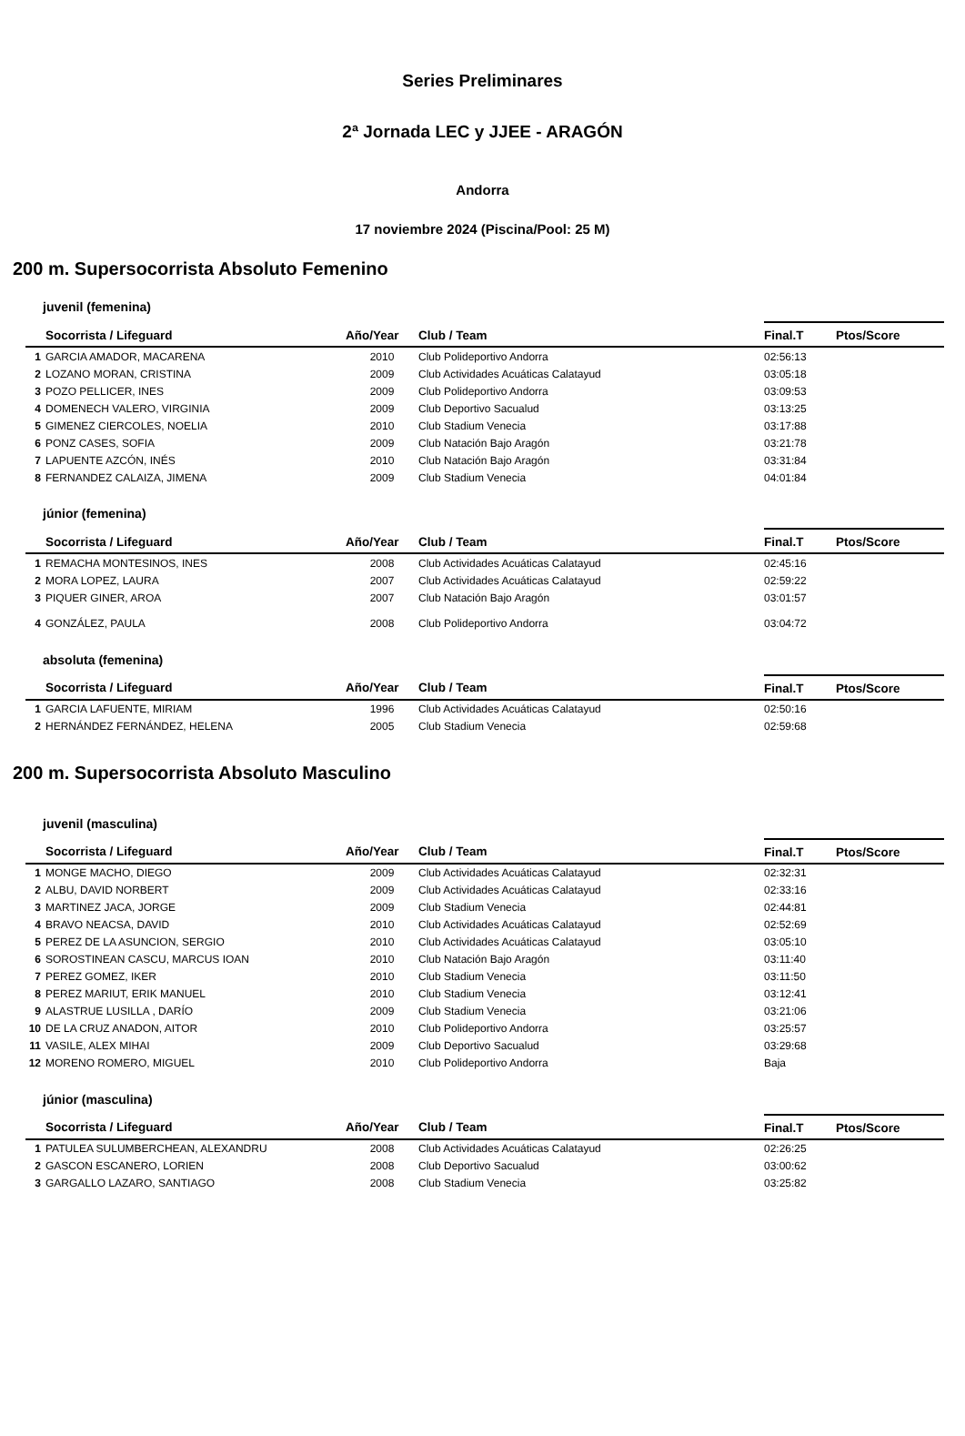Series Preliminares
2ª Jornada LEC y JJEE - ARAGÓN
Andorra
17 noviembre 2024 (Piscina/Pool: 25 M)
200 m. Supersocorrista Absoluto Femenino
juvenil (femenina)
| | Socorrista / Lifeguard | Año/Year | Club / Team | Final.T | Ptos/Score |
| --- | --- | --- | --- | --- | --- |
| 1 | GARCIA AMADOR, MACARENA | 2010 | Club Polideportivo Andorra | 02:56:13 | |
| 2 | LOZANO MORAN, CRISTINA | 2009 | Club Actividades Acuáticas Calatayud | 03:05:18 | |
| 3 | POZO PELLICER, INES | 2009 | Club Polideportivo Andorra | 03:09:53 | |
| 4 | DOMENECH VALERO, VIRGINIA | 2009 | Club Deportivo Sacualud | 03:13:25 | |
| 5 | GIMENEZ CIERCOLES, NOELIA | 2010 | Club Stadium Venecia | 03:17:88 | |
| 6 | PONZ CASES, SOFIA | 2009 | Club Natación Bajo Aragón | 03:21:78 | |
| 7 | LAPUENTE AZCÓN, INÉS | 2010 | Club Natación Bajo Aragón | 03:31:84 | |
| 8 | FERNANDEZ CALAIZA, JIMENA | 2009 | Club Stadium Venecia | 04:01:84 | |
júnior (femenina)
| | Socorrista / Lifeguard | Año/Year | Club / Team | Final.T | Ptos/Score |
| --- | --- | --- | --- | --- | --- |
| 1 | REMACHA MONTESINOS, INES | 2008 | Club Actividades Acuáticas Calatayud | 02:45:16 | |
| 2 | MORA LOPEZ, LAURA | 2007 | Club Actividades Acuáticas Calatayud | 02:59:22 | |
| 3 | PIQUER GINER, AROA | 2007 | Club Natación Bajo Aragón | 03:01:57 | |
| 4 | GONZÁLEZ, PAULA | 2008 | Club Polideportivo Andorra | 03:04:72 | |
absoluta (femenina)
| | Socorrista / Lifeguard | Año/Year | Club / Team | Final.T | Ptos/Score |
| --- | --- | --- | --- | --- | --- |
| 1 | GARCIA LAFUENTE, MIRIAM | 1996 | Club Actividades Acuáticas Calatayud | 02:50:16 | |
| 2 | HERNÁNDEZ FERNÁNDEZ, HELENA | 2005 | Club Stadium Venecia | 02:59:68 | |
200 m. Supersocorrista Absoluto Masculino
juvenil (masculina)
| | Socorrista / Lifeguard | Año/Year | Club / Team | Final.T | Ptos/Score |
| --- | --- | --- | --- | --- | --- |
| 1 | MONGE MACHO, DIEGO | 2009 | Club Actividades Acuáticas Calatayud | 02:32:31 | |
| 2 | ALBU, DAVID NORBERT | 2009 | Club Actividades Acuáticas Calatayud | 02:33:16 | |
| 3 | MARTINEZ JACA, JORGE | 2009 | Club Stadium Venecia | 02:44:81 | |
| 4 | BRAVO NEACSA, DAVID | 2010 | Club Actividades Acuáticas Calatayud | 02:52:69 | |
| 5 | PEREZ DE LA ASUNCION, SERGIO | 2010 | Club Actividades Acuáticas Calatayud | 03:05:10 | |
| 6 | SOROSTINEAN CASCU, MARCUS IOAN | 2010 | Club Natación Bajo Aragón | 03:11:40 | |
| 7 | PEREZ GOMEZ, IKER | 2010 | Club Stadium Venecia | 03:11:50 | |
| 8 | PEREZ MARIUT, ERIK MANUEL | 2010 | Club Stadium Venecia | 03:12:41 | |
| 9 | ALASTRUE LUSILLA , DARÍO | 2009 | Club Stadium Venecia | 03:21:06 | |
| 10 | DE LA CRUZ ANADON, AITOR | 2010 | Club Polideportivo Andorra | 03:25:57 | |
| 11 | VASILE, ALEX MIHAI | 2009 | Club Deportivo Sacualud | 03:29:68 | |
| 12 | MORENO ROMERO, MIGUEL | 2010 | Club Polideportivo Andorra | Baja | |
júnior (masculina)
| | Socorrista / Lifeguard | Año/Year | Club / Team | Final.T | Ptos/Score |
| --- | --- | --- | --- | --- | --- |
| 1 | PATULEA SULUMBERCHEAN, ALEXANDRU | 2008 | Club Actividades Acuáticas Calatayud | 02:26:25 | |
| 2 | GASCON ESCANERO, LORIEN | 2008 | Club Deportivo Sacualud | 03:00:62 | |
| 3 | GARGALLO LAZARO, SANTIAGO | 2008 | Club Stadium Venecia | 03:25:82 | |